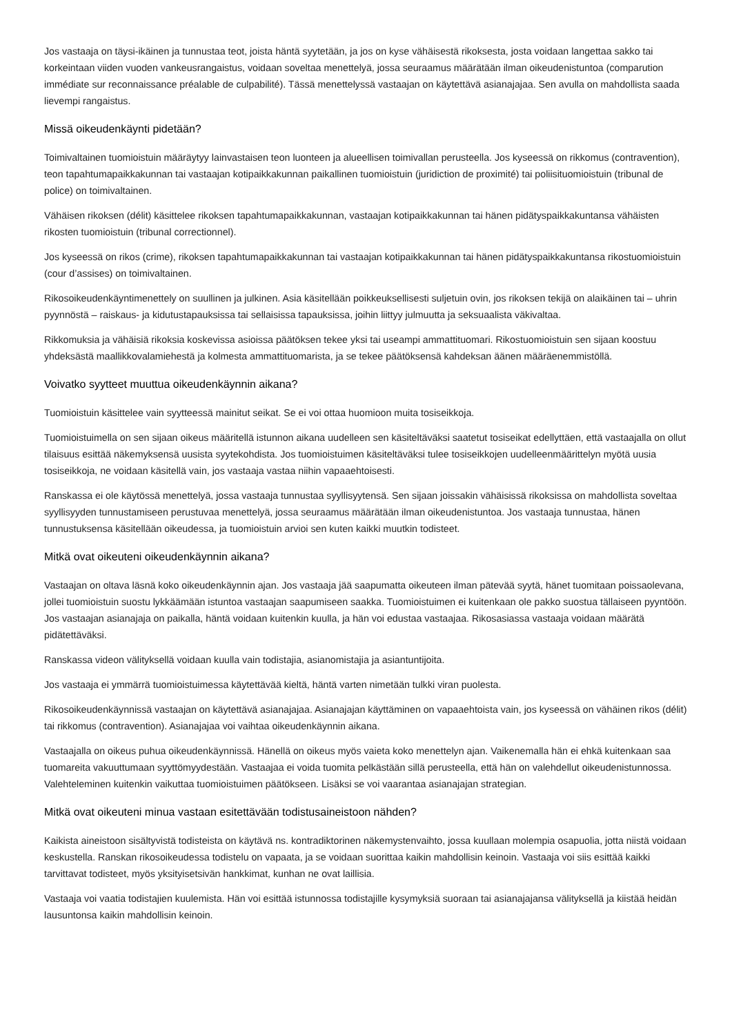Jos vastaaja on täysi-ikäinen ja tunnustaa teot, joista häntä syytetään, ja jos on kyse vähäisestä rikoksesta, josta voidaan langettaa sakko tai korkeintaan viiden vuoden vankeusrangaistus, voidaan soveltaa menettelyä, jossa seuraamus määrätään ilman oikeudenistuntoa (comparution immédiate sur reconnaissance préalable de culpabilité). Tässä menettelyssä vastaajan on käytettävä asianajajaa. Sen avulla on mahdollista saada lievempi rangaistus.
Missä oikeudenkäynti pidetään?
Toimivaltainen tuomioistuin määräytyy lainvastaisen teon luonteen ja alueellisen toimivallan perusteella. Jos kyseessä on rikkomus (contravention), teon tapahtumapaikkakunnan tai vastaajan kotipaikkakunnan paikallinen tuomioistuin (juridiction de proximité) tai poliisituomioistuin (tribunal de police) on toimivaltainen.
Vähäisen rikoksen (délit) käsittelee rikoksen tapahtumapaikkakunnan, vastaajan kotipaikkakunnan tai hänen pidätyspaikkakuntansa vähäisten rikosten tuomioistuin (tribunal correctionnel).
Jos kyseessä on rikos (crime), rikoksen tapahtumapaikkakunnan tai vastaajan kotipaikkakunnan tai hänen pidätyspaikkakuntansa rikostuomioistuin (cour d’assises) on toimivaltainen.
Rikosoikeudenkäyntimenettely on suullinen ja julkinen. Asia käsitellään poikkeuksellisesti suljetuin ovin, jos rikoksen tekijä on alaikäinen tai – uhrin pyynnöstä – raiskaus- ja kidutustapauksissa tai sellaisissa tapauksissa, joihin liittyy julmuutta ja seksuaalista väkivaltaa.
Rikkomuksia ja vähäisiä rikoksia koskevissa asioissa päätöksen tekee yksi tai useampi ammattituomari. Rikostuomioistuin sen sijaan koostuu yhdeksästä maallikkovalamiehestä ja kolmesta ammattituomarista, ja se tekee päätöksensä kahdeksan äänen määräenemmistöllä.
Voivatko syytteet muuttua oikeudenkäynnin aikana?
Tuomioistuin käsittelee vain syytteessä mainitut seikat. Se ei voi ottaa huomioon muita tosiseikkoja.
Tuomioistuimella on sen sijaan oikeus määritellä istunnon aikana uudelleen sen käsiteltäväksi saatetut tosiseikat edellyttäen, että vastaajalla on ollut tilaisuus esittää näkemyksensä uusista syytekohdista. Jos tuomioistuimen käsiteltäväksi tulee tosiseikkojen uudelleenmäärittelyn myötä uusia tosiseikkoja, ne voidaan käsitellä vain, jos vastaaja vastaa niihin vapaaehtoisesti.
Ranskassa ei ole käytössä menettelyä, jossa vastaaja tunnustaa syyllisyytensä. Sen sijaan joissakin vähäisissä rikoksissa on mahdollista soveltaa syyllisyyden tunnustamiseen perustuvaa menettelyä, jossa seuraamus määrätään ilman oikeudenistuntoa. Jos vastaaja tunnustaa, hänen tunnustuksensa käsitellään oikeudessa, ja tuomioistuin arvioi sen kuten kaikki muutkin todisteet.
Mitkä ovat oikeuteni oikeudenkäynnin aikana?
Vastaajan on oltava läsnä koko oikeudenkäynnin ajan. Jos vastaaja jää saapumatta oikeuteen ilman pätevää syytä, hänet tuomitaan poissaolevana, jollei tuomioistuin suostu lykkäämään istuntoa vastaajan saapumiseen saakka. Tuomioistuimen ei kuitenkaan ole pakko suostua tällaiseen pyyntöön. Jos vastaajan asianajaja on paikalla, häntä voidaan kuitenkin kuulla, ja hän voi edustaa vastaajaa. Rikosasiassa vastaaja voidaan määrätä pidätettäväksi.
Ranskassa videon välityksellä voidaan kuulla vain todistajia, asianomistajia ja asiantuntijoita.
Jos vastaaja ei ymmärrä tuomioistuimessa käytettävää kieltä, häntä varten nimetään tulkki viran puolesta.
Rikosoikeudenkäynnissä vastaajan on käytettävä asianajajaa. Asianajajan käyttäminen on vapaaehtoista vain, jos kyseessä on vähäinen rikos (délit) tai rikkomus (contravention). Asianajajaa voi vaihtaa oikeudenkäynnin aikana.
Vastaajalla on oikeus puhua oikeudenkäynnissä. Hänellä on oikeus myös vaieta koko menettelyn ajan. Vaikenemalla hän ei ehkä kuitenkaan saa tuomareita vakuuttumaan syyttömyydestään. Vastaajaa ei voida tuomita pelkästään sillä perusteella, että hän on valehdellut oikeudenistunnossa. Valehteleminen kuitenkin vaikuttaa tuomioistuimen päätökseen. Lisäksi se voi vaarantaa asianajajan strategian.
Mitkä ovat oikeuteni minua vastaan esitettävään todistusaineistoon nähden?
Kaikista aineistoon sisältyvistä todisteista on käytävä ns. kontradiktorinen näkemystenvaihto, jossa kuullaan molempia osapuolia, jotta niistä voidaan keskustella. Ranskan rikosoikeudessa todistelu on vapaata, ja se voidaan suorittaa kaikin mahdollisin keinoin. Vastaaja voi siis esittää kaikki tarvittavat todisteet, myös yksityisetsivän hankkimat, kunhan ne ovat laillisia.
Vastaaja voi vaatia todistajien kuulemista. Hän voi esittää istunnossa todistajille kysymyksiä suoraan tai asianajajansa välityksellä ja kiistää heidän lausuntonsa kaikin mahdollisin keinoin.